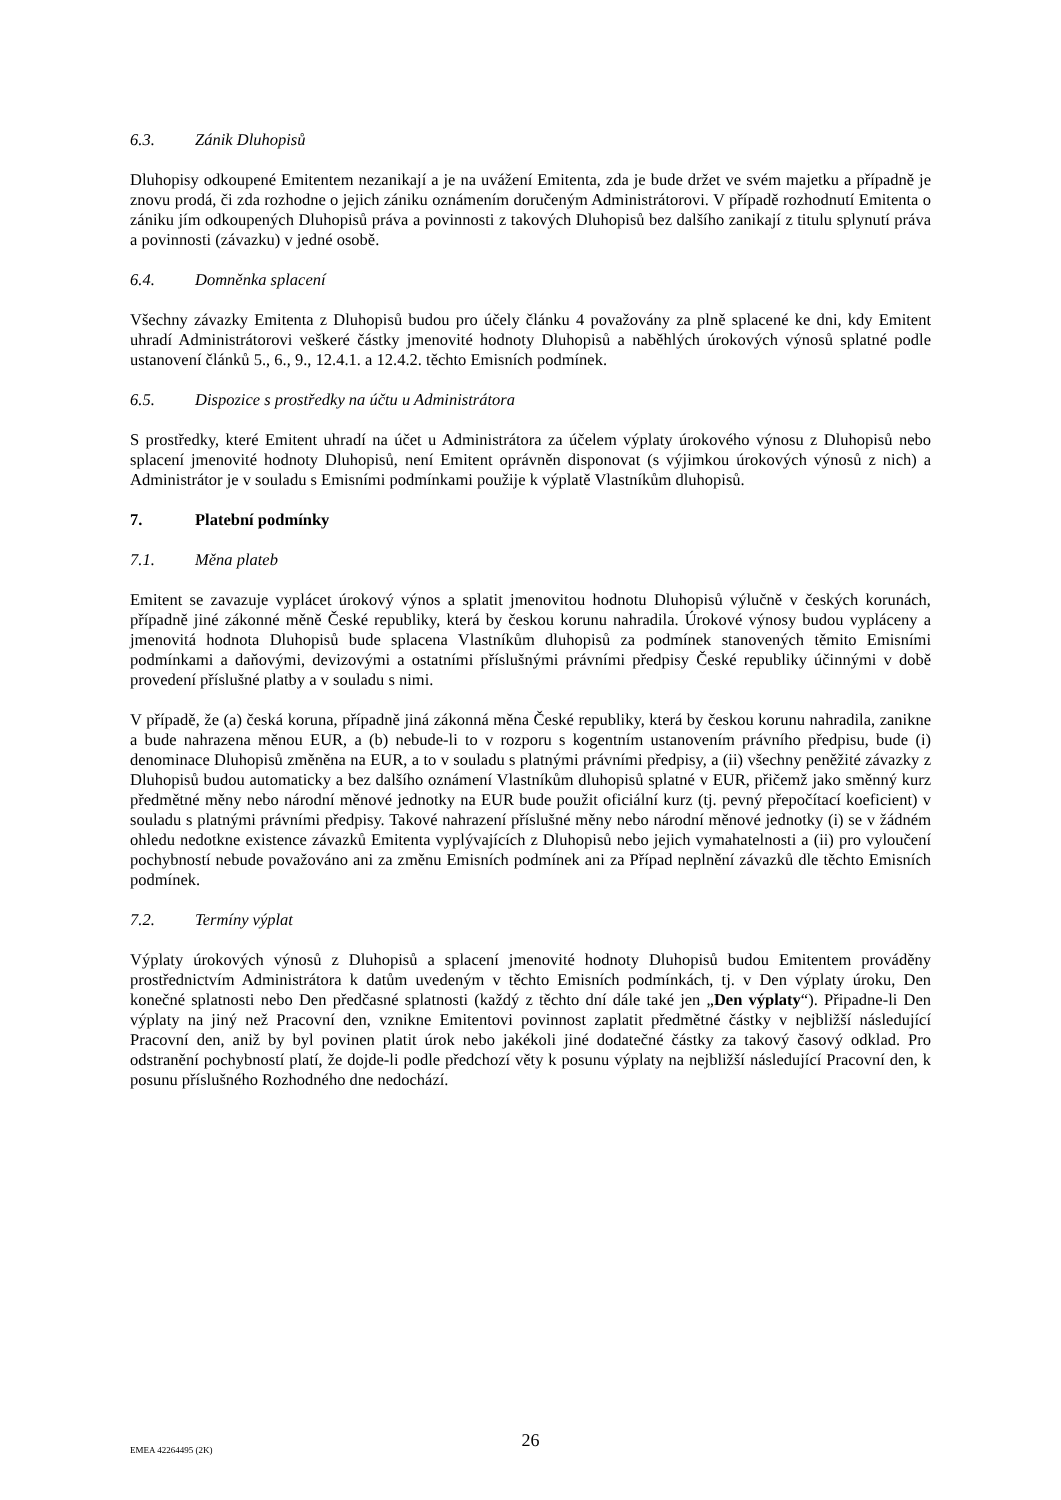6.3. Zánik Dluhopisů
Dluhopisy odkoupené Emitentem nezanikají a je na uvážení Emitenta, zda je bude držet ve svém majetku a případně je znovu prodá, či zda rozhodne o jejich zániku oznámením doručeným Administrátorovi. V případě rozhodnutí Emitenta o zániku jím odkoupených Dluhopisů práva a povinnosti z takových Dluhopisů bez dalšího zanikají z titulu splynutí práva a povinnosti (závazku) v jedné osobě.
6.4. Domněnka splacení
Všechny závazky Emitenta z Dluhopisů budou pro účely článku 4 považovány za plně splacené ke dni, kdy Emitent uhradí Administrátorovi veškeré částky jmenovité hodnoty Dluhopisů a naběhlých úrokových výnosů splatné podle ustanovení článků 5., 6., 9., 12.4.1. a 12.4.2. těchto Emisních podmínek.
6.5. Dispozice s prostředky na účtu u Administrátora
S prostředky, které Emitent uhradí na účet u Administrátora za účelem výplaty úrokového výnosu z Dluhopisů nebo splacení jmenovité hodnoty Dluhopisů, není Emitent oprávněn disponovat (s výjimkou úrokových výnosů z nich) a Administrátor je v souladu s Emisními podmínkami použije k výplatě Vlastníkům dluhopisů.
7. Platební podmínky
7.1. Měna plateb
Emitent se zavazuje vyplácet úrokový výnos a splatit jmenovitou hodnotu Dluhopisů výlučně v českých korunách, případně jiné zákonné měně České republiky, která by českou korunu nahradila. Úrokové výnosy budou vypláceny a jmenovitá hodnota Dluhopisů bude splacena Vlastníkům dluhopisů za podmínek stanovených těmito Emisními podmínkami a daňovými, devizovými a ostatními příslušnými právními předpisy České republiky účinnými v době provedení příslušné platby a v souladu s nimi.
V případě, že (a) česká koruna, případně jiná zákonná měna České republiky, která by českou korunu nahradila, zanikne a bude nahrazena měnou EUR, a (b) nebude-li to v rozporu s kogentním ustanovením právního předpisu, bude (i) denominace Dluhopisů změněna na EUR, a to v souladu s platnými právními předpisy, a (ii) všechny peněžité závazky z Dluhopisů budou automaticky a bez dalšího oznámení Vlastníkům dluhopisů splatné v EUR, přičemž jako směnný kurz předmětné měny nebo národní měnové jednotky na EUR bude použit oficiální kurz (tj. pevný přepočítací koeficient) v souladu s platnými právními předpisy. Takové nahrazení příslušné měny nebo národní měnové jednotky (i) se v žádném ohledu nedotkne existence závazků Emitenta vyplývajících z Dluhopisů nebo jejich vymahatelnosti a (ii) pro vyloučení pochybností nebude považováno ani za změnu Emisních podmínek ani za Případ neplnění závazků dle těchto Emisních podmínek.
7.2. Termíny výplat
Výplaty úrokových výnosů z Dluhopisů a splacení jmenovité hodnoty Dluhopisů budou Emitentem prováděny prostřednictvím Administrátora k datům uvedeným v těchto Emisních podmínkách, tj. v Den výplaty úroku, Den konečné splatnosti nebo Den předčasné splatnosti (každý z těchto dní dále také jen „Den výplaty“). Připadne-li Den výplaty na jiný než Pracovní den, vznikne Emitentovi povinnost zaplatit předmětné částky v nejbližší následující Pracovní den, aniž by byl povinen platit úrok nebo jakékoli jiné dodatečné částky za takový časový odklad. Pro odstranění pochybností platí, že dojde-li podle předchozí věty k posunu výplaty na nejbližší následující Pracovní den, k posunu příslušného Rozhodného dne nedochází.
EMEA 42264495 (2K)
26